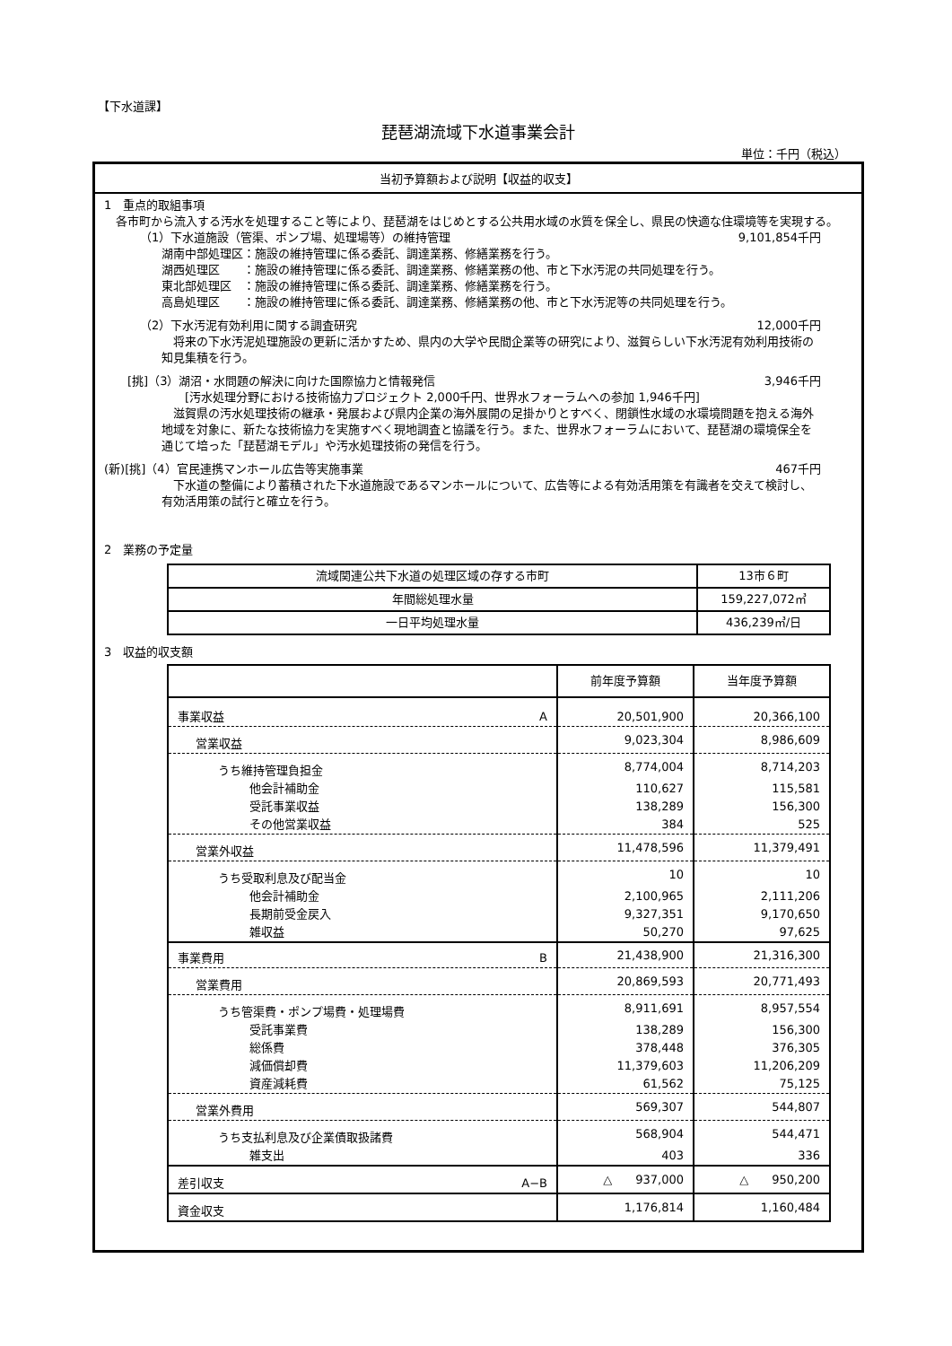【下水道課】
琵琶湖流域下水道事業会計
単位：千円（税込）
当初予算額および説明【収益的収支】
1　重点的取組事項
　各市町から流入する汚水を処理すること等により、琵琶湖をはじめとする公共用水域の水質を保全し、県民の快適な住環境等を実現する。
（1）下水道施設（管渠、ポンプ場、処理場等）の維持管理 9,101,854千円
湖南中部処理区：施設の維持管理に係る委託、調達業務、修繕業務を行う。
湖西処理区　　：施設の維持管理に係る委託、調達業務、修繕業務の他、市と下水汚泥の共同処理を行う。
東北部処理区　：施設の維持管理に係る委託、調達業務、修繕業務を行う。
高島処理区　　：施設の維持管理に係る委託、調達業務、修繕業務の他、市と下水汚泥等の共同処理を行う。
（2）下水汚泥有効利用に関する調査研究 12,000千円
　将来の下水汚泥処理施設の更新に活かすため、県内の大学や民間企業等の研究により、滋賀らしい下水汚泥有効利用技術の知見集積を行う。
[挑]（3）湖沼・水問題の解決に向けた国際協力と情報発信 3,946千円
　　[汚水処理分野における技術協力プロジェクト 2,000千円、世界水フォーラムへの参加 1,946千円]
　滋賀県の汚水処理技術の継承・発展および県内企業の海外展開の足掛かりとすべく、閉鎖性水域の水環境問題を抱える海外地域を対象に、新たな技術協力を実施すべく現地調査と協議を行う。また、世界水フォーラムにおいて、琵琶湖の環境保全を通じて培った「琵琶湖モデル」や汚水処理技術の発信を行う。
(新)[挑]（4）官民連携マンホール広告等実施事業 467千円
　下水道の整備により蓄積された下水道施設であるマンホールについて、広告等による有効活用策を有識者を交えて検討し、有効活用策の試行と確立を行う。
2　業務の予定量
| 流域関連公共下水道の処理区域の存する市町 | 13市６町 |
| 年間総処理水量 | 159,227,072㎥ |
| 一日平均処理水量 | 436,239㎥/日 |
3　収益的収支額
| | 前年度予算額 | 当年度予算額 |
| --- | --- | --- |
| 事業収益 A | 20,501,900 | 20,366,100 |
| 営業収益 | 9,023,304 | 8,986,609 |
| うち維持管理負担金 | 8,774,004 | 8,714,203 |
| 他会計補助金 | 110,627 | 115,581 |
| 受託事業収益 | 138,289 | 156,300 |
| その他営業収益 | 384 | 525 |
| 営業外収益 | 11,478,596 | 11,379,491 |
| うち受取利息及び配当金 | 10 | 10 |
| 他会計補助金 | 2,100,965 | 2,111,206 |
| 長期前受金戻入 | 9,327,351 | 9,170,650 |
| 雑収益 | 50,270 | 97,625 |
| 事業費用 B | 21,438,900 | 21,316,300 |
| 営業費用 | 20,869,593 | 20,771,493 |
| うち管渠費・ポンプ場費・処理場費 | 8,911,691 | 8,957,554 |
| 受託事業費 | 138,289 | 156,300 |
| 総係費 | 378,448 | 376,305 |
| 減価償却費 | 11,379,603 | 11,206,209 |
| 資産減耗費 | 61,562 | 75,125 |
| 営業外費用 | 569,307 | 544,807 |
| うち支払利息及び企業債取扱諸費 | 568,904 | 544,471 |
| 雑支出 | 403 | 336 |
| 差引収支 A−B | △ 937,000 | △ 950,200 |
| 資金収支 | 1,176,814 | 1,160,484 |